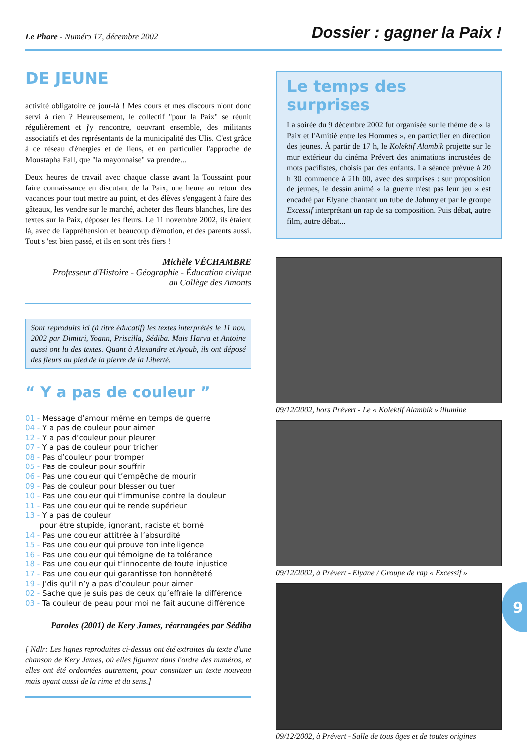Le Phare - Numéro 17, décembre 2002
Dossier : gagner la Paix !
DE JEUNE
activité obligatoire ce jour-là ! Mes cours et mes discours n'ont donc servi à rien ? Heureusement, le collectif "pour la Paix" se réunit régulièrement et j'y rencontre, oeuvrant ensemble, des militants associatifs et des représentants de la municipalité des Ulis. C'est grâce à ce réseau d'énergies et de liens, et en particulier l'approche de Moustapha Fall, que "la mayonnaise" va prendre...
Deux heures de travail avec chaque classe avant la Toussaint pour faire connaissance en discutant de la Paix, une heure au retour des vacances pour tout mettre au point, et des élèves s'engagent à faire des gâteaux, les vendre sur le marché, acheter des fleurs blanches, lire des textes sur la Paix, déposer les fleurs. Le 11 novembre 2002, ils étaient là, avec de l'appréhension et beaucoup d'émotion, et des parents aussi. Tout s 'est bien passé, et ils en sont très fiers !
Michèle VÉCHAMBRE
Professeur d'Histoire - Géographie - Éducation civique
au Collège des Amonts
Sont reproduits ici (à titre éducatif) les textes interprétés le 11 nov. 2002 par Dimitri, Yoann, Priscilla, Sédiba. Mais Harva et Antoine aussi ont lu des textes. Quant à Alexandre et Ayoub, ils ont déposé des fleurs au pied de la pierre de la Liberté.
“ Y a pas de couleur ”
01 - Message d’amour même en temps de guerre
04 - Y a pas de couleur pour aimer
12 - Y a pas d’couleur pour pleurer
07 - Y a pas de couleur pour tricher
08 - Pas d’couleur pour tromper
05 - Pas de couleur pour souffrir
06 - Pas une couleur qui t’empêche de mourir
09 - Pas de couleur pour blesser ou tuer
10 - Pas une couleur qui t’immunise contre la douleur
11 - Pas une couleur qui te rende supérieur
13 - Y a pas de couleur
pour être stupide, ignorant, raciste et borné
14 - Pas une couleur attitrée à l’absurdité
15 - Pas une couleur qui prouve ton intelligence
16 - Pas une couleur qui témoigne de ta tolérance
18 - Pas une couleur qui t’innocente de toute injustice
17 - Pas une couleur qui garantisse ton honnêteté
19 - J’dis qu’il n’y a pas d’couleur pour aimer
02 - Sache que je suis pas de ceux qu’effraie la différence
03 - Ta couleur de peau pour moi ne fait aucune différence
Paroles (2001) de Kery James, réarrangées par Sédiba
[ Ndlr: Les lignes reproduites ci-dessus ont été extraites du texte d'une chanson de Kery James, où elles figurent dans l'ordre des numéros, et elles ont été ordonnées autrement, pour constituer un texte nouveau mais ayant aussi de la rime et du sens.]
Le temps des surprises
La soirée du 9 décembre 2002 fut organisée sur le thème de « la Paix et l'Amitié entre les Hommes », en particulier en direction des jeunes. À partir de 17 h, le Kolektif Alambik projette sur le mur extérieur du cinéma Prévert des animations incrustées de mots pacifistes, choisis par des enfants. La séance prévue à 20 h 30 commence à 21h 00, avec des surprises : sur proposition de jeunes, le dessin animé « la guerre n'est pas leur jeu » est encadré par Elyane chantant un tube de Johnny et par le groupe Excessif interprétant un rap de sa composition. Puis débat, autre film, autre débat...
09/12/2002, hors Prévert - Le « Kolektif Alambik » illumine
09/12/2002, à Prévert - Elyane / Groupe de rap « Excessif »
09/12/2002, à Prévert - Salle de tous âges et de toutes origines
9